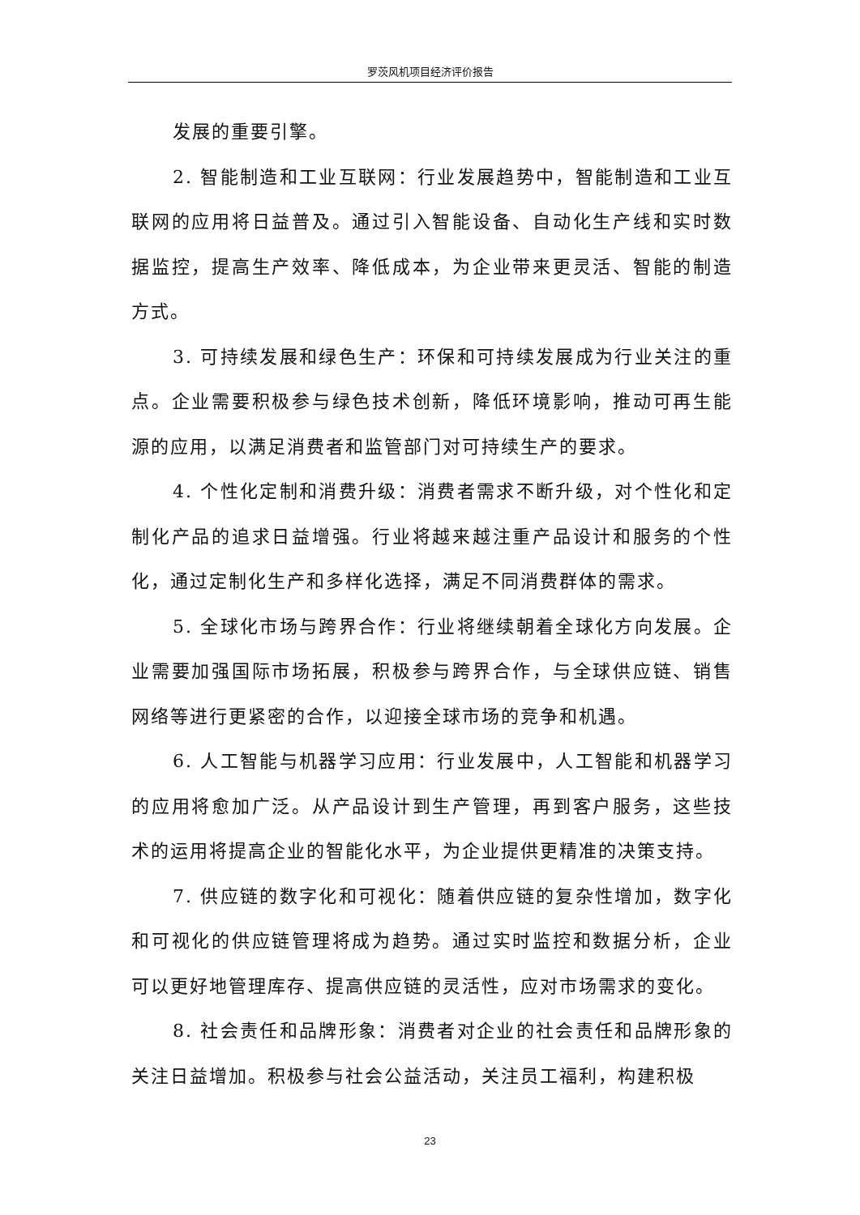罗茨风机项目经济评价报告
发展的重要引擎。
2. 智能制造和工业互联网：行业发展趋势中，智能制造和工业互联网的应用将日益普及。通过引入智能设备、自动化生产线和实时数据监控，提高生产效率、降低成本，为企业带来更灵活、智能的制造方式。
3. 可持续发展和绿色生产：环保和可持续发展成为行业关注的重点。企业需要积极参与绿色技术创新，降低环境影响，推动可再生能源的应用，以满足消费者和监管部门对可持续生产的要求。
4. 个性化定制和消费升级：消费者需求不断升级，对个性化和定制化产品的追求日益增强。行业将越来越注重产品设计和服务的个性化，通过定制化生产和多样化选择，满足不同消费群体的需求。
5. 全球化市场与跨界合作：行业将继续朝着全球化方向发展。企业需要加强国际市场拓展，积极参与跨界合作，与全球供应链、销售网络等进行更紧密的合作，以迎接全球市场的竞争和机遇。
6. 人工智能与机器学习应用：行业发展中，人工智能和机器学习的应用将愈加广泛。从产品设计到生产管理，再到客户服务，这些技术的运用将提高企业的智能化水平，为企业提供更精准的决策支持。
7. 供应链的数字化和可视化：随着供应链的复杂性增加，数字化和可视化的供应链管理将成为趋势。通过实时监控和数据分析，企业可以更好地管理库存、提高供应链的灵活性，应对市场需求的变化。
8. 社会责任和品牌形象：消费者对企业的社会责任和品牌形象的关注日益增加。积极参与社会公益活动，关注员工福利，构建积极
23